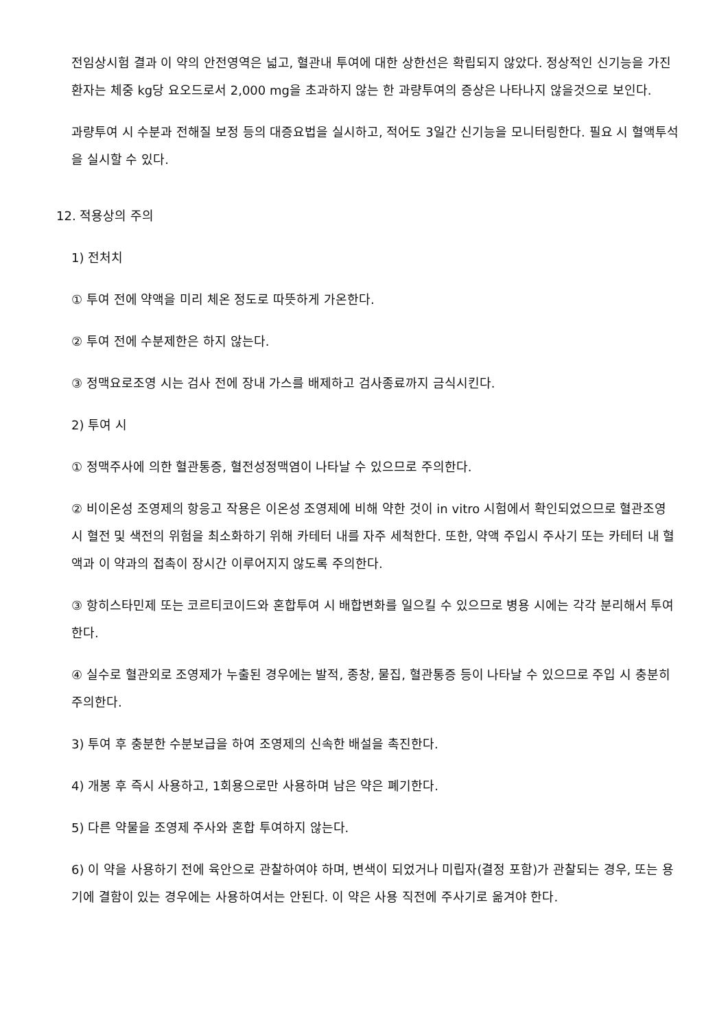전임상시험 결과 이 약의 안전영역은 넓고, 혈관내 투여에 대한 상한선은 확립되지 않았다. 정상적인 신기능을 가진 환자는 체중 kg당 요오드로서 2,000 mg을 초과하지 않는 한 과량투여의 증상은 나타나지 않을것으로 보인다.
과량투여 시 수분과 전해질 보정 등의 대증요법을 실시하고, 적어도 3일간 신기능을 모니터링한다. 필요 시 혈액투석을 실시할 수 있다.
12. 적용상의 주의
1) 전처치
① 투여 전에 약액을 미리 체온 정도로 따뜻하게 가온한다.
② 투여 전에 수분제한은 하지 않는다.
③ 정맥요로조영 시는 검사 전에 장내 가스를 배제하고 검사종료까지 금식시킨다.
2) 투여 시
① 정맥주사에 의한 혈관통증, 혈전성정맥염이 나타날 수 있으므로 주의한다.
② 비이온성 조영제의 항응고 작용은 이온성 조영제에 비해 약한 것이 in vitro 시험에서 확인되었으므로 혈관조영 시 혈전 및 색전의 위험을 최소화하기 위해 카테터 내를 자주 세척한다. 또한, 약액 주입시 주사기 또는 카테터 내 혈액과 이 약과의 접촉이 장시간 이루어지지 않도록 주의한다.
③ 항히스타민제 또는 코르티코이드와 혼합투여 시 배합변화를 일으킬 수 있으므로 병용 시에는 각각 분리해서 투여한다.
④ 실수로 혈관외로 조영제가 누출된 경우에는 발적, 종창, 물집, 혈관통증 등이 나타날 수 있으므로 주입 시 충분히 주의한다.
3) 투여 후 충분한 수분보급을 하여 조영제의 신속한 배설을 촉진한다.
4) 개봉 후 즉시 사용하고, 1회용으로만 사용하며 남은 약은 폐기한다.
5) 다른 약물을 조영제 주사와 혼합 투여하지 않는다.
6) 이 약을 사용하기 전에 육안으로 관찰하여야 하며, 변색이 되었거나 미립자(결정 포함)가 관찰되는 경우, 또는 용기에 결함이 있는 경우에는 사용하여서는 안된다. 이 약은 사용 직전에 주사기로 옮겨야 한다.